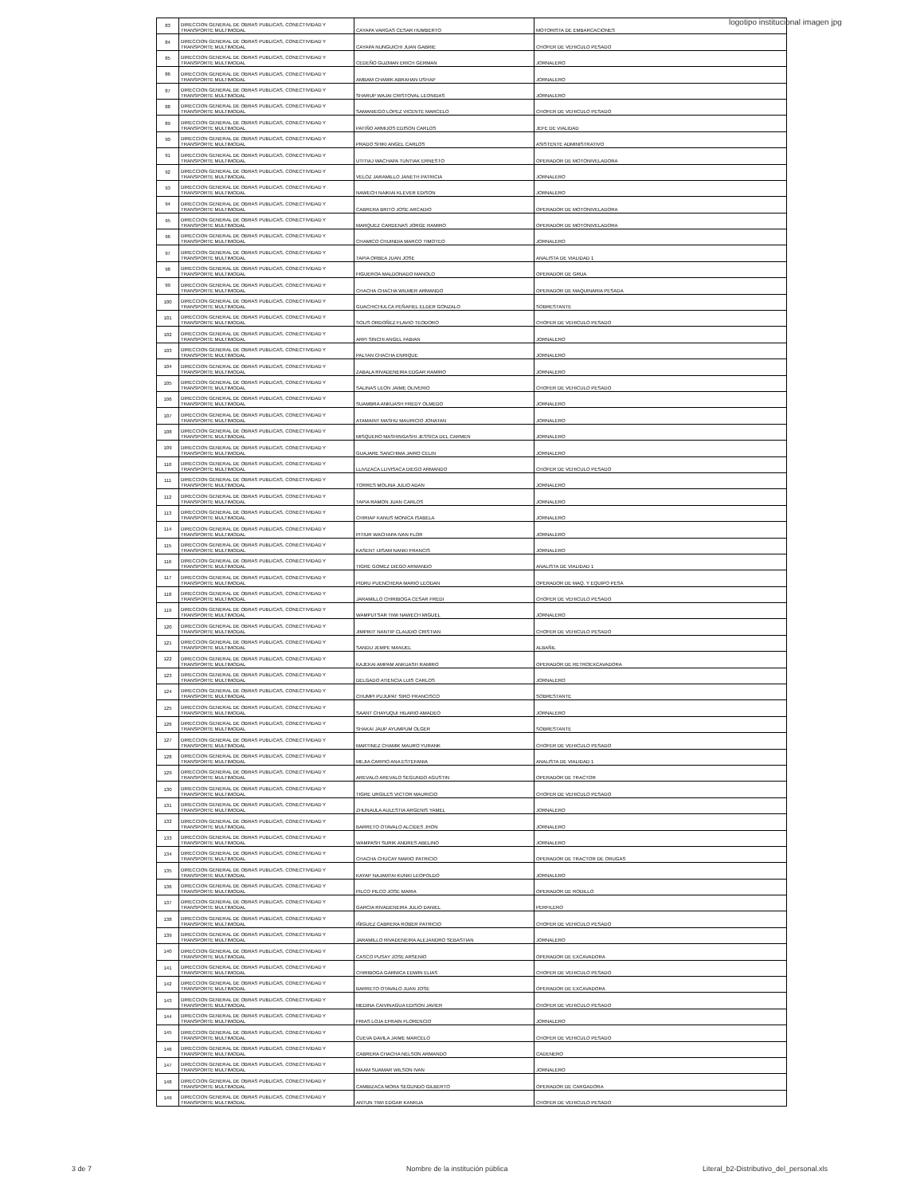logotipo institucional imagen jpg
| 83 | DIRECCION GENERAL DE OBRAS PUBLICAS, CONECTIVIDAD Y TRANSPORTE MULTIMODAL | CAYAPA VARGAS CESAR HUMBERTO | MOTORISTA DE EMBARCACIONES |
| 84 | DIRECCION GENERAL DE OBRAS PUBLICAS, CONECTIVIDAD Y TRANSPORTE MULTIMODAL | CAYAPA NUNGUICHI JUAN GABRIE | CHOFER DE VEHICULO PESADO |
| 85 | DIRECCION GENERAL DE OBRAS PUBLICAS, CONECTIVIDAD Y TRANSPORTE MULTIMODAL | CEDEÑO GUZMAN ERICH GERMAN | JORNALERO |
| 86 | DIRECCION GENERAL DE OBRAS PUBLICAS, CONECTIVIDAD Y TRANSPORTE MULTIMODAL | AMBAM CHAMIK ABRAHAN USHAP | JORNALERO |
| 87 | DIRECCION GENERAL DE OBRAS PUBLICAS, CONECTIVIDAD Y TRANSPORTE MULTIMODAL | SHARUP WAJAI CRISTOVAL LEONIDAS | JORNALERO |
| 88 | DIRECCION GENERAL DE OBRAS PUBLICAS, CONECTIVIDAD Y TRANSPORTE MULTIMODAL | SAMANIEGO LOPEZ VICENTE MARCELO | CHOFER DE VEHICULO PESADO |
| 89 | DIRECCION GENERAL DE OBRAS PUBLICAS, CONECTIVIDAD Y TRANSPORTE MULTIMODAL | PATIÑO ARMIJOS EDISON CARLOS | JEFE DE VIALIDAD |
| 90 | DIRECCION GENERAL DE OBRAS PUBLICAS, CONECTIVIDAD Y TRANSPORTE MULTIMODAL | PRADO SHIKI ANGEL CARLOS | ASISTENTE ADMINISTRATIVO |
| 91 | DIRECCION GENERAL DE OBRAS PUBLICAS, CONECTIVIDAD Y TRANSPORTE MULTIMODAL | UTITIAJ WACHAPA TUNTIAK ERNESTO | OPERADOR DE MOTONIVELADORA |
| 92 | DIRECCION GENERAL DE OBRAS PUBLICAS, CONECTIVIDAD Y TRANSPORTE MULTIMODAL | VELOZ JARAMILLO JANETH PATRICIA | JORNALERO |
| 93 | DIRECCION GENERAL DE OBRAS PUBLICAS, CONECTIVIDAD Y TRANSPORTE MULTIMODAL | NAWECH NAIKIAI KLEVER EDISON | JORNALERO |
| 94 | DIRECCION GENERAL DE OBRAS PUBLICAS, CONECTIVIDAD Y TRANSPORTE MULTIMODAL | CABRERA BRITO JOSE ARCADIO | OPERADOR DE MOTONIVELADORA |
| 95 | DIRECCION GENERAL DE OBRAS PUBLICAS, CONECTIVIDAD Y TRANSPORTE MULTIMODAL | MARQUEZ CARDENAS JORGE RAMIRO | OPERADOR DE MOTONIVELADORA |
| 96 | DIRECCION GENERAL DE OBRAS PUBLICAS, CONECTIVIDAD Y TRANSPORTE MULTIMODAL | CHAMICO CHUINDIA MARCO TIMOTEO | JORNALERO |
| 97 | DIRECCION GENERAL DE OBRAS PUBLICAS, CONECTIVIDAD Y TRANSPORTE MULTIMODAL | TAPIA ORBEA JUAN JOSE | ANALISTA DE VIALIDAD 1 |
| 98 | DIRECCION GENERAL DE OBRAS PUBLICAS, CONECTIVIDAD Y TRANSPORTE MULTIMODAL | FIGUEROA MALDONADO MANOLO | OPERADOR DE GRUA |
| 99 | DIRECCION GENERAL DE OBRAS PUBLICAS, CONECTIVIDAD Y TRANSPORTE MULTIMODAL | CHACHA CHACHA WILMER ARMANDO | OPERADOR DE MAQUINARIA PESADA |
| 100 | DIRECCION GENERAL DE OBRAS PUBLICAS, CONECTIVIDAD Y TRANSPORTE MULTIMODAL | GUACHICHULCA PEÑAFIEL ELDER GONZALO | SOBRESTANTE |
| 101 | DIRECCION GENERAL DE OBRAS PUBLICAS, CONECTIVIDAD Y TRANSPORTE MULTIMODAL | SOLIS ORDOÑEZ FLAVIO TEODORO | CHOFER DE VEHICULO PESADO |
| 102 | DIRECCION GENERAL DE OBRAS PUBLICAS, CONECTIVIDAD Y TRANSPORTE MULTIMODAL | ARPI SINCHI ANGEL FABIAN | JORNALERO |
| 103 | DIRECCION GENERAL DE OBRAS PUBLICAS, CONECTIVIDAD Y TRANSPORTE MULTIMODAL | PALTAN CHACHA ENRIQUE | JORNALERO |
| 104 | DIRECCION GENERAL DE OBRAS PUBLICAS, CONECTIVIDAD Y TRANSPORTE MULTIMODAL | ZABALA RIVADENEIRA EDGAR RAMIRO | JORNALERO |
| 105 | DIRECCION GENERAL DE OBRAS PUBLICAS, CONECTIVIDAD Y TRANSPORTE MULTIMODAL | SALINAS LEON JAIME OLIVERIO | CHOFER DE VEHICULO PESADO |
| 106 | DIRECCION GENERAL DE OBRAS PUBLICAS, CONECTIVIDAD Y TRANSPORTE MULTIMODAL | SUAMBRA ANKUASH FREDY OLMEDO | JORNALERO |
| 107 | DIRECCION GENERAL DE OBRAS PUBLICAS, CONECTIVIDAD Y TRANSPORTE MULTIMODAL | ATAMAINT MASHU MAURICIO JONATAN | JORNALERO |
| 108 | DIRECCION GENERAL DE OBRAS PUBLICAS, CONECTIVIDAD Y TRANSPORTE MULTIMODAL | MISQUERO MASHINGASHI JESSICA DEL CARMEN | JORNALERO |
| 109 | DIRECCION GENERAL DE OBRAS PUBLICAS, CONECTIVIDAD Y TRANSPORTE MULTIMODAL | GUAJARE SANCHIMA JAIRO CELIN | JORNALERO |
| 110 | DIRECCION GENERAL DE OBRAS PUBLICAS, CONECTIVIDAD Y TRANSPORTE MULTIMODAL | LLIVIZACA LLIVISACA DIEGO ARMANDO | CHOFER DE VEHICULO PESADO |
| 111 | DIRECCION GENERAL DE OBRAS PUBLICAS, CONECTIVIDAD Y TRANSPORTE MULTIMODAL | TORRES MOLINA JULIO ADAN | JORNALERO |
| 112 | DIRECCION GENERAL DE OBRAS PUBLICAS, CONECTIVIDAD Y TRANSPORTE MULTIMODAL | TAPIA RAMON JUAN CARLOS | JORNALERO |
| 113 | DIRECCION GENERAL DE OBRAS PUBLICAS, CONECTIVIDAD Y TRANSPORTE MULTIMODAL | CHIRIAP KANUS MONICA ISABELA | JORNALERO |
| 114 | DIRECCION GENERAL DE OBRAS PUBLICAS, CONECTIVIDAD Y TRANSPORTE MULTIMODAL | PITIUR WACHAPA IVAN FLOR | JORNALERO |
| 115 | DIRECCION GENERAL DE OBRAS PUBLICAS, CONECTIVIDAD Y TRANSPORTE MULTIMODAL | KASENT IJISAM NANKI FRANCIS | JORNALERO |
| 116 | DIRECCION GENERAL DE OBRAS PUBLICAS, CONECTIVIDAD Y TRANSPORTE MULTIMODAL | TIGRE GOMEZ DIEGO ARMANDO | ANALISTA DE VIALIDAD 1 |
| 117 | DIRECCION GENERAL DE OBRAS PUBLICAS, CONECTIVIDAD Y TRANSPORTE MULTIMODAL | PIDRU PUENCHERA MARIO LEODAN | OPERADOR DE MAQ. Y EQUIPO PESA |
| 118 | DIRECCION GENERAL DE OBRAS PUBLICAS, CONECTIVIDAD Y TRANSPORTE MULTIMODAL | JARAMILLO CHIRIBOGA CESAR FREDI | CHOFER DE VEHICULO PESADO |
| 119 | DIRECCION GENERAL DE OBRAS PUBLICAS, CONECTIVIDAD Y TRANSPORTE MULTIMODAL | WAMPUTSAR TIWI NAWECH MIGUEL | JORNALERO |
| 120 | DIRECCION GENERAL DE OBRAS PUBLICAS, CONECTIVIDAD Y TRANSPORTE MULTIMODAL | JIMPIKIT NANTIP CLAUDIO CRISTIAN | CHOFER DE VEHICULO PESADO |
| 121 | DIRECCION GENERAL DE OBRAS PUBLICAS, CONECTIVIDAD Y TRANSPORTE MULTIMODAL | SANDU JEMPE MANUEL | ALBAÑIL |
| 122 | DIRECCION GENERAL DE OBRAS PUBLICAS, CONECTIVIDAD Y TRANSPORTE MULTIMODAL | KAJEKAI AMPAM ANKUASH RAMIRO | OPERADOR DE RETROEXCAVADORA |
| 123 | DIRECCION GENERAL DE OBRAS PUBLICAS, CONECTIVIDAD Y TRANSPORTE MULTIMODAL | DELGADO ATIENCIA LUIS CARLOS | JORNALERO |
| 124 | DIRECCION GENERAL DE OBRAS PUBLICAS, CONECTIVIDAD Y TRANSPORTE MULTIMODAL | CHUMPI PUJUPAT SIRO FRANCISCO | SOBRESTANTE |
| 125 | DIRECCION GENERAL DE OBRAS PUBLICAS, CONECTIVIDAD Y TRANSPORTE MULTIMODAL | SAANT CHAYUQUI HILARIO AMADEO | JORNALERO |
| 126 | DIRECCION GENERAL DE OBRAS PUBLICAS, CONECTIVIDAD Y TRANSPORTE MULTIMODAL | SHAKAI JAUP AYUMPUM OLGER | SOBRESTANTE |
| 127 | DIRECCION GENERAL DE OBRAS PUBLICAS, CONECTIVIDAD Y TRANSPORTE MULTIMODAL | MARTINEZ CHAMIK MAURO YURANK | CHOFER DE VEHICULO PESADO |
| 128 | DIRECCION GENERAL DE OBRAS PUBLICAS, CONECTIVIDAD Y TRANSPORTE MULTIMODAL | MEJIA CARPIO ANA ESTEFANIA | ANALISTA DE VIALIDAD 1 |
| 129 | DIRECCION GENERAL DE OBRAS PUBLICAS, CONECTIVIDAD Y TRANSPORTE MULTIMODAL | AREVALO AREVALO SEGUNDO AGUSTIN | OPERADOR DE TRACTOR |
| 130 | DIRECCION GENERAL DE OBRAS PUBLICAS, CONECTIVIDAD Y TRANSPORTE MULTIMODAL | TIGRE URGILES VICTOR MAURICIO | CHOFER DE VEHICULO PESADO |
| 131 | DIRECCION GENERAL DE OBRAS PUBLICAS, CONECTIVIDAD Y TRANSPORTE MULTIMODAL | ZHUNAULA AULESTIA ARGENIS YAMEL | JORNALERO |
| 132 | DIRECCION GENERAL DE OBRAS PUBLICAS, CONECTIVIDAD Y TRANSPORTE MULTIMODAL | BARRETO OTAVALO ALCIDES JHON | JORNALERO |
| 133 | DIRECCION GENERAL DE OBRAS PUBLICAS, CONECTIVIDAD Y TRANSPORTE MULTIMODAL | WAMPASH SURIK ANDRES ABELINO | JORNALERO |
| 134 | DIRECCION GENERAL DE OBRAS PUBLICAS, CONECTIVIDAD Y TRANSPORTE MULTIMODAL | CHACHA CHUCAY MARIO PATRICIO | OPERADOR DE TRACTOR DE ORUGAS |
| 135 | DIRECCION GENERAL DE OBRAS PUBLICAS, CONECTIVIDAD Y TRANSPORTE MULTIMODAL | KAYAP NAJAMTAI KUNKI LEOPOLDO | JORNALERO |
| 136 | DIRECCION GENERAL DE OBRAS PUBLICAS, CONECTIVIDAD Y TRANSPORTE MULTIMODAL | PILCO PILCO JOSE MARIA | OPERADOR DE RODILLO |
| 137 | DIRECCION GENERAL DE OBRAS PUBLICAS, CONECTIVIDAD Y TRANSPORTE MULTIMODAL | GARCIA RIVADENEIRA JULIO DANIEL | PERFILERO |
| 138 | DIRECCION GENERAL DE OBRAS PUBLICAS, CONECTIVIDAD Y TRANSPORTE MULTIMODAL | IÑIGUEZ CABRERA ROBER PATRICIO | CHOFER DE VEHICULO PESADO |
| 139 | DIRECCION GENERAL DE OBRAS PUBLICAS, CONECTIVIDAD Y TRANSPORTE MULTIMODAL | JARAMILLO RIVADENEIRA ALEJANDRO SEBASTIAN | JORNALERO |
| 140 | DIRECCION GENERAL DE OBRAS PUBLICAS, CONECTIVIDAD Y TRANSPORTE MULTIMODAL | CASCO PUSAY JOSE ARSENIO | OPERADOR DE EXCAVADORA |
| 141 | DIRECCION GENERAL DE OBRAS PUBLICAS, CONECTIVIDAD Y TRANSPORTE MULTIMODAL | CHIRIBOGA GARNICA EDWIN ELIAS | CHOFER DE VEHICULO PESADO |
| 142 | DIRECCION GENERAL DE OBRAS PUBLICAS, CONECTIVIDAD Y TRANSPORTE MULTIMODAL | BARRETO OTAVALO JUAN JOSE | OPERADOR DE EXCAVADORA |
| 143 | DIRECCION GENERAL DE OBRAS PUBLICAS, CONECTIVIDAD Y TRANSPORTE MULTIMODAL | MEDINA CAIVINAGUA EDISON JAVIER | CHOFER DE VEHICULO PESADO |
| 144 | DIRECCION GENERAL DE OBRAS PUBLICAS, CONECTIVIDAD Y TRANSPORTE MULTIMODAL | FRIAS LOJA EFRAIN FLORENCIO | JORNALERO |
| 145 | DIRECCION GENERAL DE OBRAS PUBLICAS, CONECTIVIDAD Y TRANSPORTE MULTIMODAL | CUEVA DAVILA JAIME MARCELO | CHOFER DE VEHICULO PESADO |
| 146 | DIRECCION GENERAL DE OBRAS PUBLICAS, CONECTIVIDAD Y TRANSPORTE MULTIMODAL | CABRERA CHACHA NELSON ARMANDO | CADENERO |
| 147 | DIRECCION GENERAL DE OBRAS PUBLICAS, CONECTIVIDAD Y TRANSPORTE MULTIMODAL | MAAM SUAMAR WILSON IVAN | JORNALERO |
| 148 | DIRECCION GENERAL DE OBRAS PUBLICAS, CONECTIVIDAD Y TRANSPORTE MULTIMODAL | CAMBIZACA MORA SEGUNDO GILBERTO | OPERADOR DE CARGADORA |
| 149 | DIRECCION GENERAL DE OBRAS PUBLICAS, CONECTIVIDAD Y TRANSPORTE MULTIMODAL | ANTUN TIWI EDGAR KANKUA | CHOFER DE VEHICULO PESADO |
3 de 7
Nombre de la institución pública
Literal_b2-Distributivo_del_personal.xls